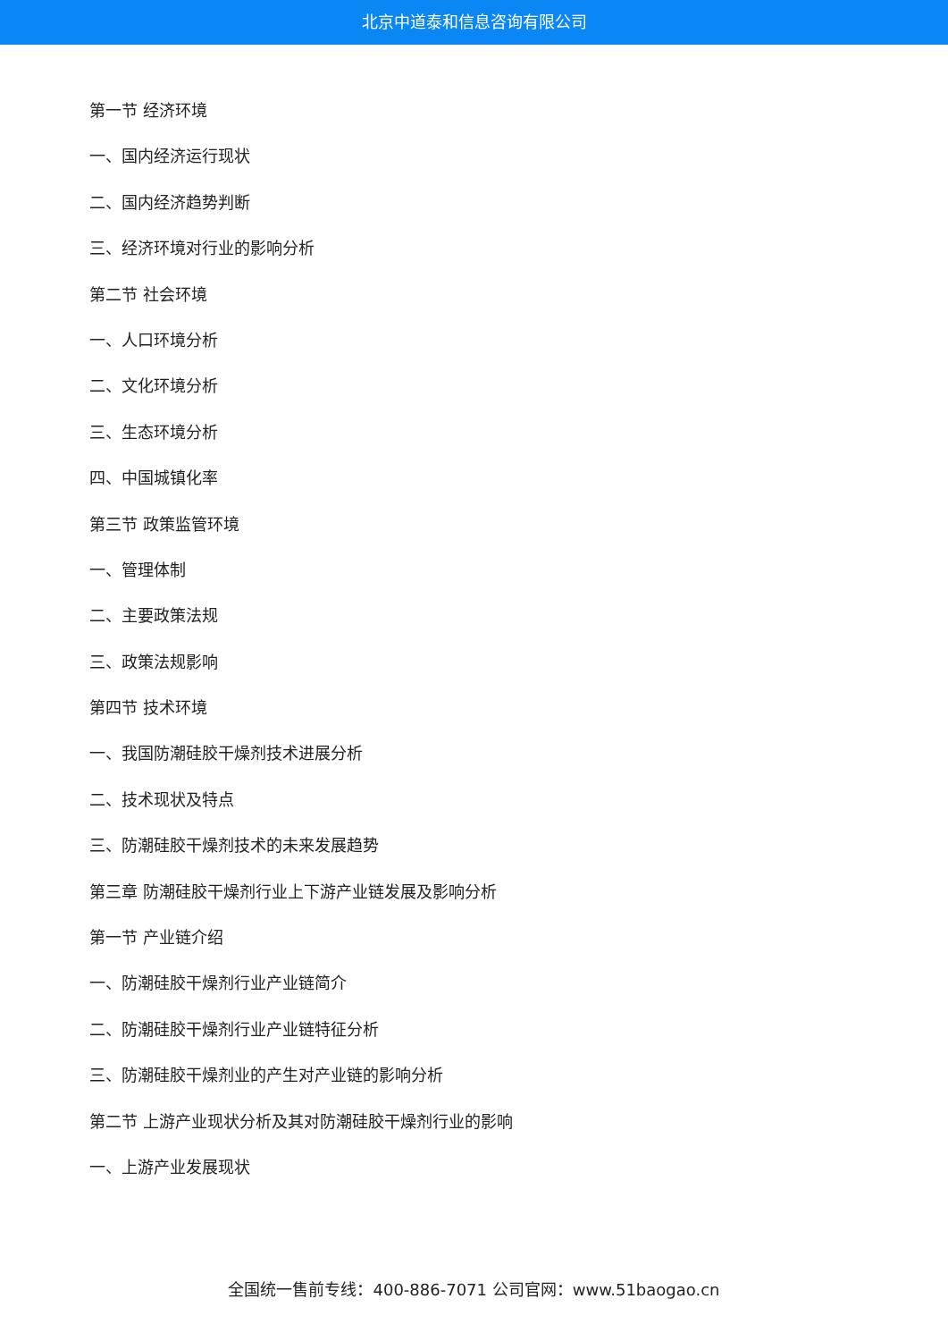北京中道泰和信息咨询有限公司
第一节 经济环境
一、国内经济运行现状
二、国内经济趋势判断
三、经济环境对行业的影响分析
第二节 社会环境
一、人口环境分析
二、文化环境分析
三、生态环境分析
四、中国城镇化率
第三节 政策监管环境
一、管理体制
二、主要政策法规
三、政策法规影响
第四节 技术环境
一、我国防潮硅胶干燥剂技术进展分析
二、技术现状及特点
三、防潮硅胶干燥剂技术的未来发展趋势
第三章 防潮硅胶干燥剂行业上下游产业链发展及影响分析
第一节 产业链介绍
一、防潮硅胶干燥剂行业产业链简介
二、防潮硅胶干燥剂行业产业链特征分析
三、防潮硅胶干燥剂业的产生对产业链的影响分析
第二节 上游产业现状分析及其对防潮硅胶干燥剂行业的影响
一、上游产业发展现状
全国统一售前专线：400-886-7071 公司官网：www.51baogao.cn